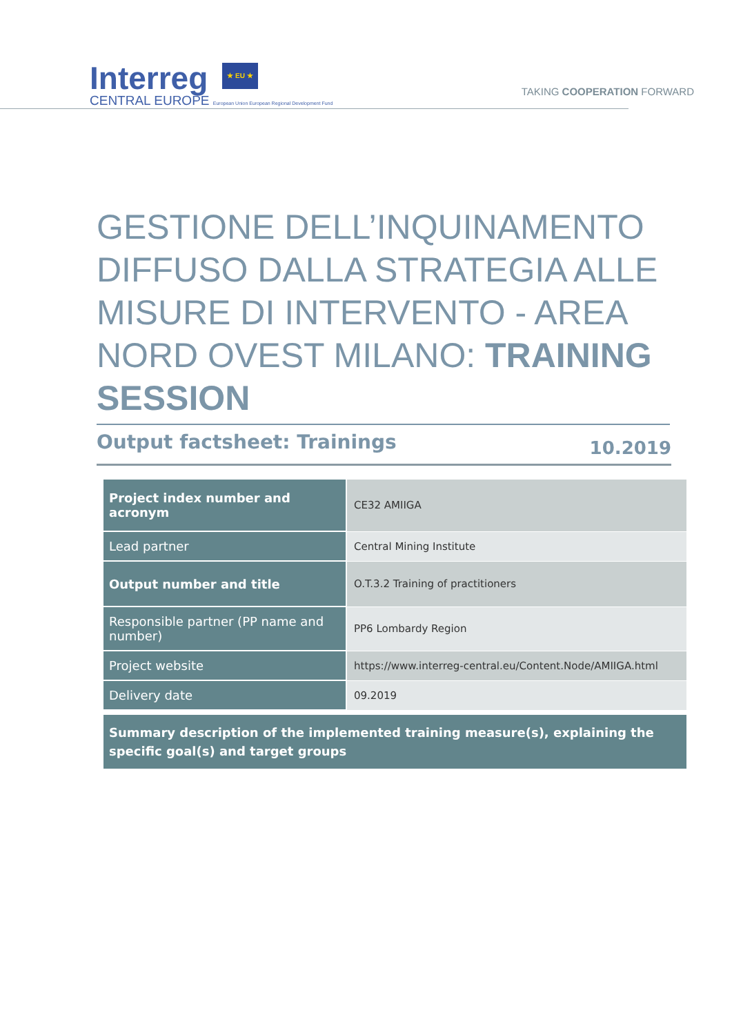Interreg ★ EU ★
CENTRAL EUROPE European Union European Regional Development Fund
TAKING COOPERATION FORWARD
GESTIONE DELL’INQUINAMENTO DIFFUSO DALLA STRATEGIA ALLE MISURE DI INTERVENTO - AREA NORD OVEST MILANO: TRAINING SESSION
Output factsheet: Trainings 10.2019
| Project index number and acronym | CE32 AMIIGA |
| Lead partner | Central Mining Institute |
| Output number and title | O.T.3.2 Training of practitioners |
| Responsible partner (PP name and number) | PP6 Lombardy Region |
| Project website | https://www.interreg-central.eu/Content.Node/AMIIGA.html |
| Delivery date | 09.2019 |
Summary description of the implemented training measure(s), explaining the specific goal(s) and target groups